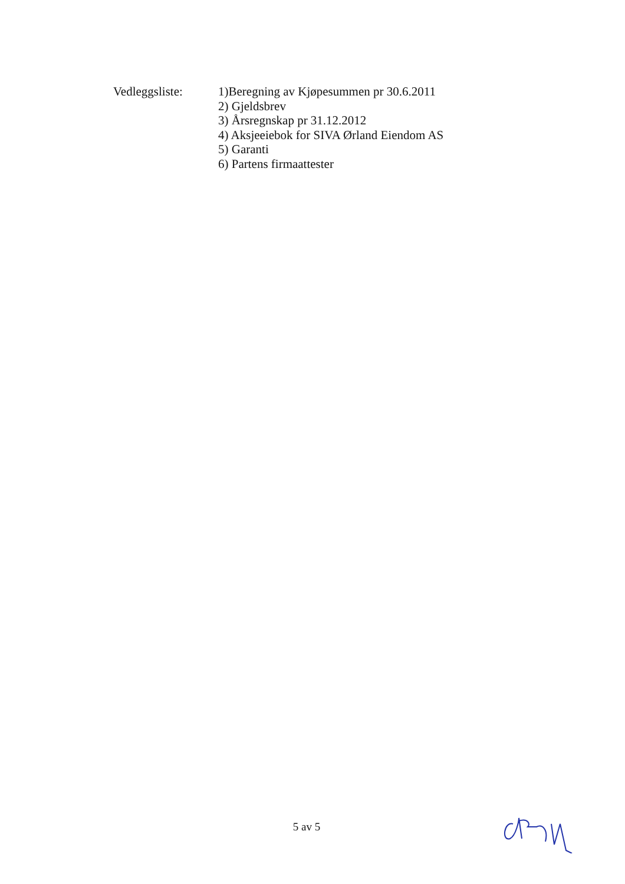Vedleggsliste:
1)Beregning av Kjøpesummen pr 30.6.2011
2) Gjeldsbrev
3) Årsregnskap pr 31.12.2012
4) Aksjeeiebok for SIVA Ørland Eiendom AS
5) Garanti
6) Partens firmaattester
5 av 5